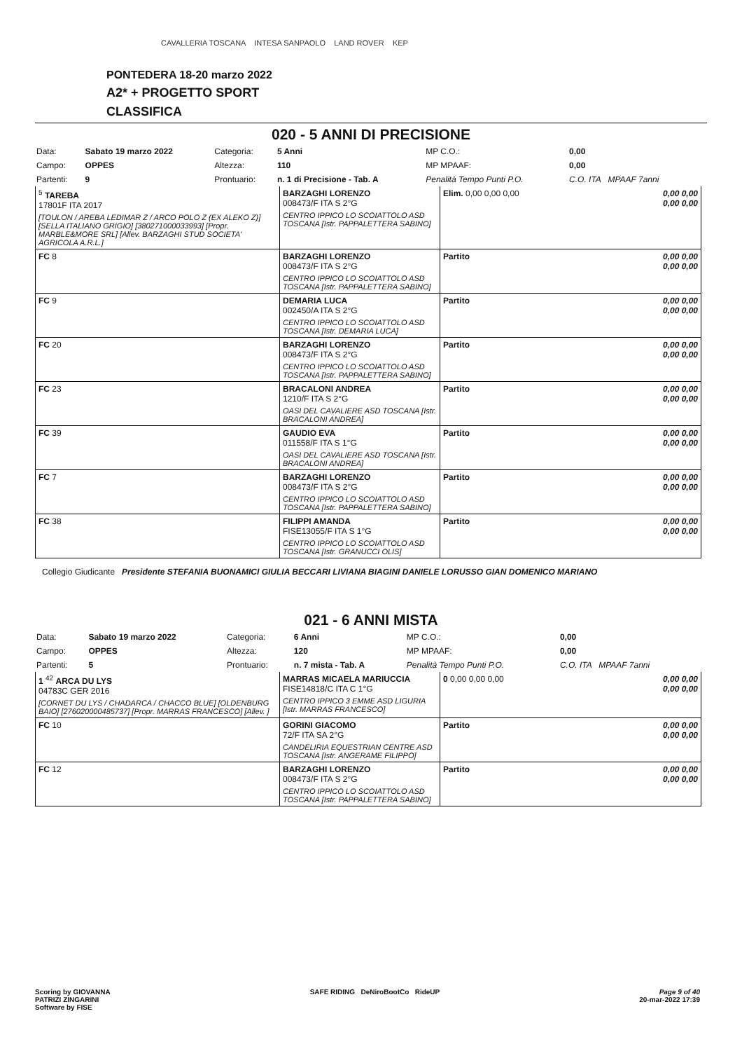CAVALLERIA TOSCANA INTESA SANPAOLO LAND ROVER KEP
PONTEDERA 18-20 marzo 2022
A2* + PROGETTO SPORT
CLASSIFICA
020 - 5 ANNI DI PRECISIONE
| Data: | Sabato 19 marzo 2022 | Categoria: | 5 Anni | MP C.O.: | 0,00 |
| Campo: | OPPES | Altezza: | 110 | MP MPAAF: | 0,00 |
| Partenti: | 9 | Prontuario: | n. 1 di Precisione - Tab. A | Penalità Tempo Punti P.O. | C.O. ITA MPAAF 7anni |
| <sup>5</sup> TAREBA 17801F ITA 2017 [TOULON / AREBA LEDIMAR Z / ARCO POLO Z (EX ALEKO Z)] [SELLA ITALIANO GRIGIO] [380271000033993] [Propr. MARBLE&MORE SRL] [Allev. BARZAGHI STUD SOCIETA' AGRICOLA A.R.L.] | BARZAGHI LORENZO 008473/F ITA S 2°G CENTRO IPPICO LO SCOIATTOLO ASD TOSCANA [Istr. PAPPALETTERA SABINO] | Elim. 0,00 0,00 0,00 | 0,00 0,00 0,00 0,00 |
| FC 8 | BARZAGHI LORENZO 008473/F ITA S 2°G CENTRO IPPICO LO SCOIATTOLO ASD TOSCANA [Istr. PAPPALETTERA SABINO] | Partito | 0,00 0,00 0,00 0,00 |
| FC 9 | DEMARIA LUCA 002450/A ITA S 2°G CENTRO IPPICO LO SCOIATTOLO ASD TOSCANA [Istr. DEMARIA LUCA] | Partito | 0,00 0,00 0,00 0,00 |
| FC 20 | BARZAGHI LORENZO 008473/F ITA S 2°G CENTRO IPPICO LO SCOIATTOLO ASD TOSCANA [Istr. PAPPALETTERA SABINO] | Partito | 0,00 0,00 0,00 0,00 |
| FC 23 | BRACALONI ANDREA 1210/F ITA S 2°G OASI DEL CAVALIERE ASD TOSCANA [Istr. BRACALONI ANDREA] | Partito | 0,00 0,00 0,00 0,00 |
| FC 39 | GAUDIO EVA 011558/F ITA S 1°G OASI DEL CAVALIERE ASD TOSCANA [Istr. BRACALONI ANDREA] | Partito | 0,00 0,00 0,00 0,00 |
| FC 7 | BARZAGHI LORENZO 008473/F ITA S 2°G CENTRO IPPICO LO SCOIATTOLO ASD TOSCANA [Istr. PAPPALETTERA SABINO] | Partito | 0,00 0,00 0,00 0,00 |
| FC 38 | FILIPPI AMANDA FISE13055/F ITA S 1°G CENTRO IPPICO LO SCOIATTOLO ASD TOSCANA [Istr. GRANUCCI OLIS] | Partito | 0,00 0,00 0,00 0,00 |
Collegio Giudicante Presidente STEFANIA BUONAMICI GIULIA BECCARI LIVIANA BIAGINI DANIELE LORUSSO GIAN DOMENICO MARIANO
021 - 6 ANNI MISTA
| Data: | Sabato 19 marzo 2022 | Categoria: | 6 Anni | MP C.O.: | 0,00 |
| Campo: | OPPES | Altezza: | 120 | MP MPAAF: | 0,00 |
| Partenti: | 5 | Prontuario: | n. 7 mista - Tab. A | Penalità Tempo Punti P.O. | C.O. ITA MPAAF 7anni |
| 1 <sup>42</sup> ARCA DU LYS 04783C GER 2016 [CORNET DU LYS / CHADARCA / CHACCO BLUE] [OLDENBURG BAIO] [276020000485737] [Propr. MARRAS FRANCESCO] [Allev. ] | MARRAS MICAELA MARIUCCIA FISE14818/C ITA C 1°G CENTRO IPPICO 3 EMME ASD LIGURIA [Istr. MARRAS FRANCESCO] | 0 0,00 0,00 0,00 | 0,00 0,00 0,00 0,00 |
| FC 10 | GORINI GIACOMO 72/F ITA SA 2°G CANDELIRIA EQUESTRIAN CENTRE ASD TOSCANA [Istr. ANGERAME FILIPPO] | Partito | 0,00 0,00 0,00 0,00 |
| FC 12 | BARZAGHI LORENZO 008473/F ITA S 2°G CENTRO IPPICO LO SCOIATTOLO ASD TOSCANA [Istr. PAPPALETTERA SABINO] | Partito | 0,00 0,00 0,00 0,00 |
Scoring by GIOVANNA
PATRIZI ZINGARINI
Software by FISE
SAFE RIDING DeNiroBootCo RideUP
Page 9 of 40
20-mar-2022 17:39